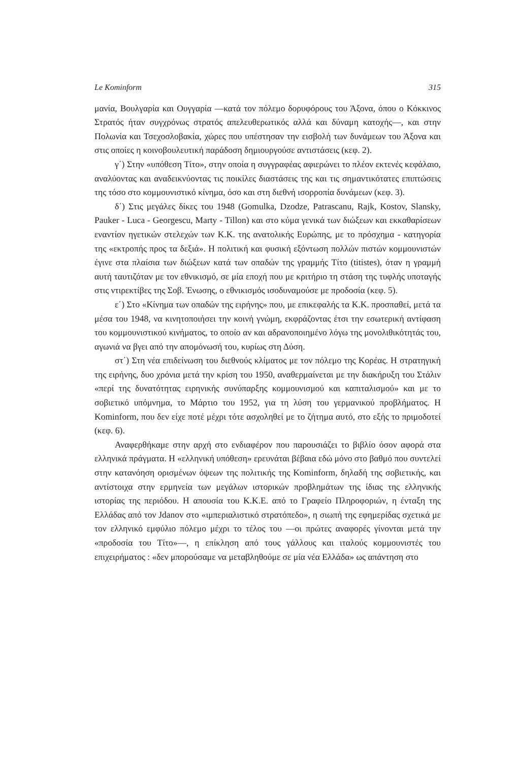Le Kominform 315
μανία, Βουλγαρία και Ουγγαρία —κατά τον πόλεμο δορυφόρους του Άξονα, όπου ο Κόκκινος Στρατός ήταν συγχρόνως στρατός απελευθερωτικός αλλά και δύναμη κατοχής—, και στην Πολωνία και Τσεχοσλοβακία, χώρες που υπέστησαν την εισβολή των δυνάμεων του Άξονα και στις οποίες η κοινοβουλευτική παράδοση δημιουργούσε αντιστάσεις (κεφ. 2).
γ΄) Στην «υπόθεση Τίτο», στην οποία η συγγραφέας αφιερώνει το πλέον εκτενές κεφάλαιο, αναλύοντας και αναδεικνύοντας τις ποικίλες διαστάσεις της και τις σημαντικότατες επιπτώσεις της τόσο στο κομμουνιστικό κίνημα, όσο και στη διεθνή ισορροπία δυνάμεων (κεφ. 3).
δ΄) Στις μεγάλες δίκες του 1948 (Gomulka, Dzodze, Patrascanu, Rajk, Kostov, Slansky, Pauker - Luca - Georgescu, Marty - Tillon) και στο κύμα γενικά των διώξεων και εκκαθαρίσεων εναντίον ηγετικών στελεχών των Κ.Κ. της ανατολικής Ευρώπης, με το πρόσχημα - κατηγορία της «εκτροπής προς τα δεξιά». Η πολιτική και φυσική εξόντωση πολλών πιστών κομμουνιστών έγινε στα πλαίσια των διώξεων κατά των οπαδών της γραμμής Τίτο (titistes), όταν η γραμμή αυτή ταυτιζόταν με τον εθνικισμό, σε μία εποχή που με κριτήριο τη στάση της τυφλής υποταγής στις ντιρεκτίβες της Σοβ. Ένωσης, ο εθνικισμός ισοδυναμούσε με προδοσία (κεφ. 5).
ε΄) Στο «Κίνημα των οπαδών της ειρήνης» που, με επικεφαλής τα Κ.Κ. προσπαθεί, μετά τα μέσα του 1948, να κινητοποιήσει την κοινή γνώμη, εκφράζοντας έτσι την εσωτερική αντίφαση του κομμουνιστικού κινήματος, το οποίο αν και αδρανοποιημένο λόγω της μονολιθικότητάς του, αγωνιά να βγει από την απομόνωσή του, κυρίως στη Δύση.
στ΄) Στη νέα επιδείνωση του διεθνούς κλίματος με τον πόλεμο της Κορέας. Η στρατηγική της ειρήνης, δυο χρόνια μετά την κρίση του 1950, αναθερμαίνεται με την διακήρυξη του Στάλιν «περί της δυνατότητας ειρηνικής συνύπαρξης κομμουνισμού και καπιταλισμού» και με το σοβιετικό υπόμνημα, το Μάρτιο του 1952, για τη λύση του γερμανικού προβλήματος. Η Kominform, που δεν είχε ποτέ μέχρι τότε ασχοληθεί με το ζήτημα αυτό, στο εξής το πριμοδοτεί (κεφ. 6).
Αναφερθήκαμε στην αρχή στο ενδιαφέρον που παρουσιάζει το βιβλίο όσον αφορά στα ελληνικά πράγματα. Η «ελληνική υπόθεση» ερευνάται βέβαια εδώ μόνο στο βαθμό που συντελεί στην κατανόηση ορισμένων όψεων της πολιτικής της Kominform, δηλαδή της σοβιετικής, και αντίστοιχα στην ερμηνεία των μεγάλων ιστορικών προβλημάτων της ίδιας της ελληνικής ιστορίας της περιόδου. Η απουσία του Κ.Κ.Ε. από το Γραφείο Πληροφοριών, η ένταξη της Ελλάδας από τον Jdanov στο «ιμπεριαλιστικό στρατόπεδο», η σιωπή της εφημερίδας σχετικά με τον ελληνικό εμφύλιο πόλεμο μέχρι το τέλος του —οι πρώτες αναφορές γίνονται μετά την «προδοσία του Τίτο»—, η επίκληση από τους γάλλους και ιταλούς κομμουνιστές του επιχειρήματος : «δεν μπορούσαμε να μεταβληθούμε σε μία νέα Ελλάδα» ως απάντηση στο